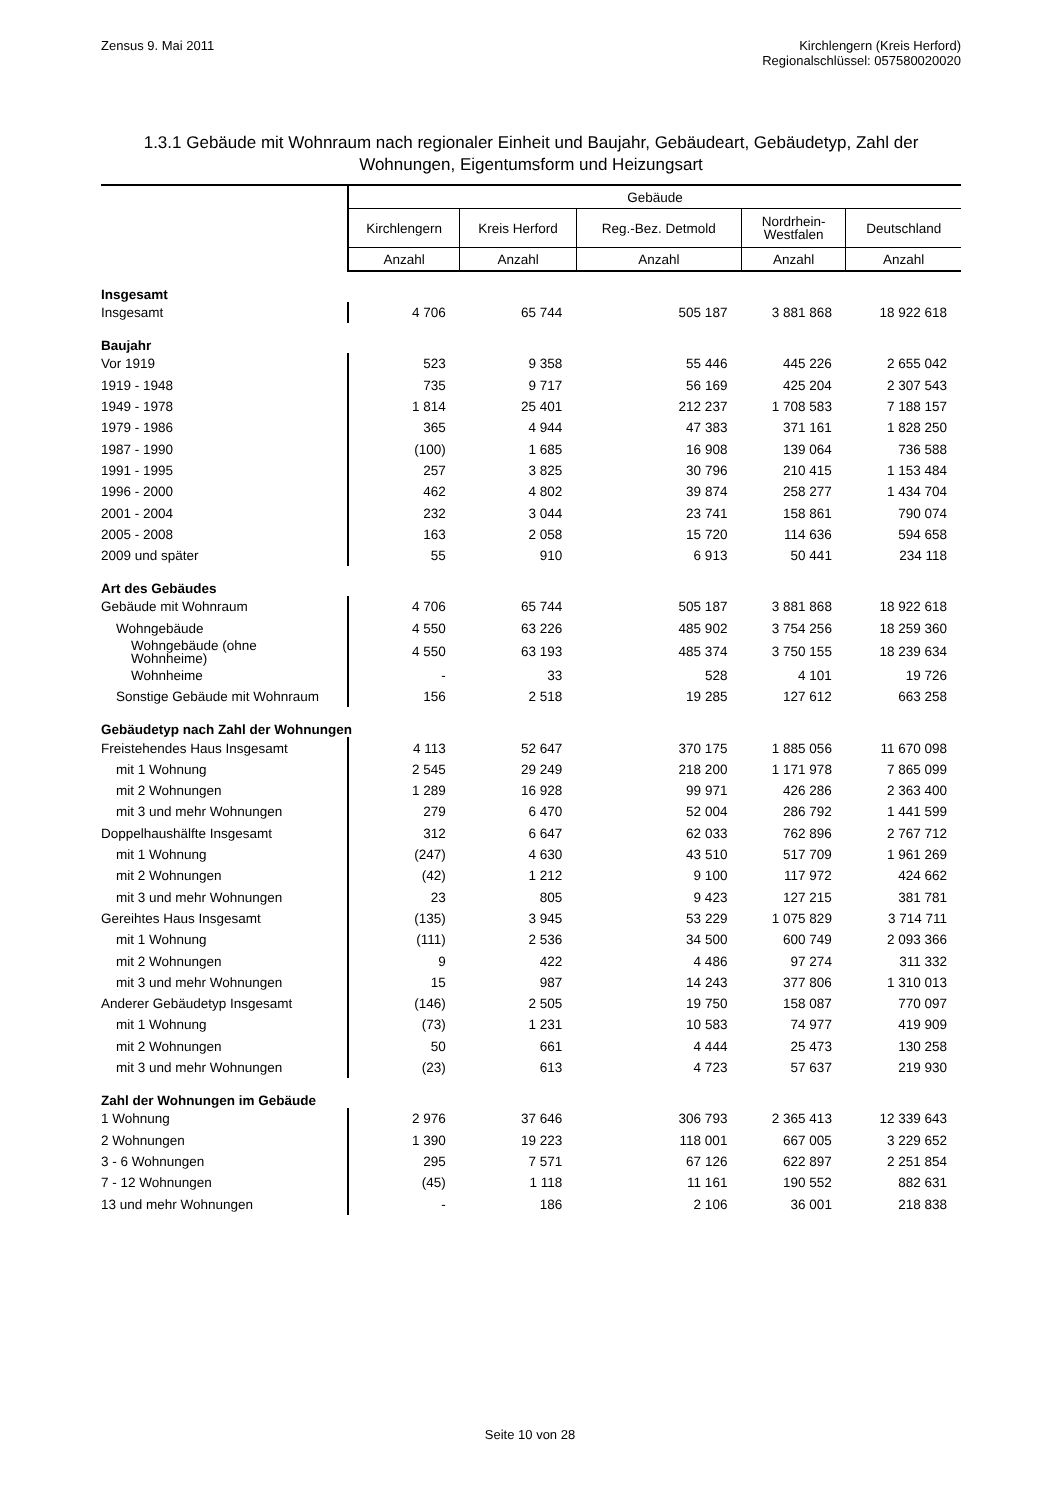Zensus 9. Mai 2011 Kirchlengern (Kreis Herford)
Regionalschlüssel: 057580020020
1.3.1 Gebäude mit Wohnraum nach regionaler Einheit und Baujahr, Gebäudeart, Gebäudetyp, Zahl der Wohnungen, Eigentumsform und Heizungsart
| | Gebäude | | | | |
| --- | --- | --- | --- | --- | --- |
| | Kirchlengern | Kreis Herford | Reg.-Bez. Detmold | Nordrhein- Westfalen | Deutschland |
| | Anzahl | Anzahl | Anzahl | Anzahl | Anzahl |
| Insgesamt | | | | | |
| Insgesamt | 4 706 | 65 744 | 505 187 | 3 881 868 | 18 922 618 |
| Baujahr | | | | | |
| Vor 1919 | 523 | 9 358 | 55 446 | 445 226 | 2 655 042 |
| 1919 - 1948 | 735 | 9 717 | 56 169 | 425 204 | 2 307 543 |
| 1949 - 1978 | 1 814 | 25 401 | 212 237 | 1 708 583 | 7 188 157 |
| 1979 - 1986 | 365 | 4 944 | 47 383 | 371 161 | 1 828 250 |
| 1987 - 1990 | (100) | 1 685 | 16 908 | 139 064 | 736 588 |
| 1991 - 1995 | 257 | 3 825 | 30 796 | 210 415 | 1 153 484 |
| 1996 - 2000 | 462 | 4 802 | 39 874 | 258 277 | 1 434 704 |
| 2001 - 2004 | 232 | 3 044 | 23 741 | 158 861 | 790 074 |
| 2005 - 2008 | 163 | 2 058 | 15 720 | 114 636 | 594 658 |
| 2009 und später | 55 | 910 | 6 913 | 50 441 | 234 118 |
| Art des Gebäudes | | | | | |
| Gebäude mit Wohnraum | 4 706 | 65 744 | 505 187 | 3 881 868 | 18 922 618 |
| Wohngebäude | 4 550 | 63 226 | 485 902 | 3 754 256 | 18 259 360 |
| Wohngebäude (ohne Wohnheime) | 4 550 | 63 193 | 485 374 | 3 750 155 | 18 239 634 |
| Wohnheime | - | 33 | 528 | 4 101 | 19 726 |
| Sonstige Gebäude mit Wohnraum | 156 | 2 518 | 19 285 | 127 612 | 663 258 |
| Gebäudetyp nach Zahl der Wohnungen | | | | | |
| Freistehendes Haus Insgesamt | 4 113 | 52 647 | 370 175 | 1 885 056 | 11 670 098 |
| mit 1 Wohnung | 2 545 | 29 249 | 218 200 | 1 171 978 | 7 865 099 |
| mit 2 Wohnungen | 1 289 | 16 928 | 99 971 | 426 286 | 2 363 400 |
| mit 3 und mehr Wohnungen | 279 | 6 470 | 52 004 | 286 792 | 1 441 599 |
| Doppelhaushälfte Insgesamt | 312 | 6 647 | 62 033 | 762 896 | 2 767 712 |
| mit 1 Wohnung | (247) | 4 630 | 43 510 | 517 709 | 1 961 269 |
| mit 2 Wohnungen | (42) | 1 212 | 9 100 | 117 972 | 424 662 |
| mit 3 und mehr Wohnungen | 23 | 805 | 9 423 | 127 215 | 381 781 |
| Gereihtes Haus Insgesamt | (135) | 3 945 | 53 229 | 1 075 829 | 3 714 711 |
| mit 1 Wohnung | (111) | 2 536 | 34 500 | 600 749 | 2 093 366 |
| mit 2 Wohnungen | 9 | 422 | 4 486 | 97 274 | 311 332 |
| mit 3 und mehr Wohnungen | 15 | 987 | 14 243 | 377 806 | 1 310 013 |
| Anderer Gebäudetyp Insgesamt | (146) | 2 505 | 19 750 | 158 087 | 770 097 |
| mit 1 Wohnung | (73) | 1 231 | 10 583 | 74 977 | 419 909 |
| mit 2 Wohnungen | 50 | 661 | 4 444 | 25 473 | 130 258 |
| mit 3 und mehr Wohnungen | (23) | 613 | 4 723 | 57 637 | 219 930 |
| Zahl der Wohnungen im Gebäude | | | | | |
| 1 Wohnung | 2 976 | 37 646 | 306 793 | 2 365 413 | 12 339 643 |
| 2 Wohnungen | 1 390 | 19 223 | 118 001 | 667 005 | 3 229 652 |
| 3 - 6 Wohnungen | 295 | 7 571 | 67 126 | 622 897 | 2 251 854 |
| 7 - 12 Wohnungen | (45) | 1 118 | 11 161 | 190 552 | 882 631 |
| 13 und mehr Wohnungen | - | 186 | 2 106 | 36 001 | 218 838 |
Seite 10 von 28